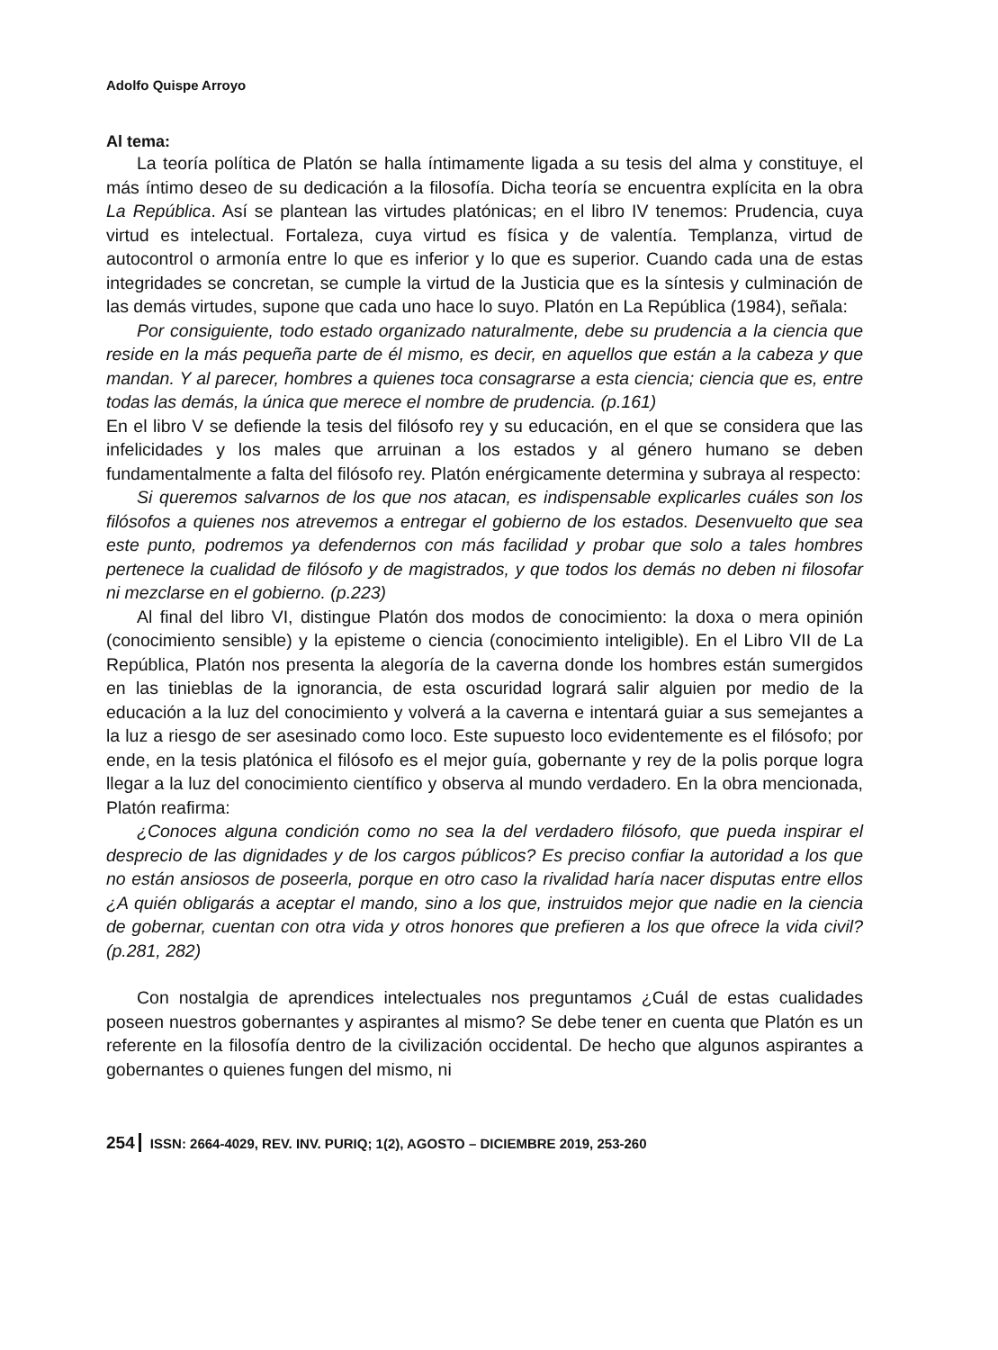Adolfo Quispe Arroyo
Al tema:
La teoría política de Platón se halla íntimamente ligada a su tesis del alma y constituye, el más íntimo deseo de su dedicación a la filosofía. Dicha teoría se encuentra explícita en la obra La República. Así se plantean las virtudes platónicas; en el libro IV tenemos: Prudencia, cuya virtud es intelectual. Fortaleza, cuya virtud es física y de valentía. Templanza, virtud de autocontrol o armonía entre lo que es inferior y lo que es superior. Cuando cada una de estas integridades se concretan, se cumple la virtud de la Justicia que es la síntesis y culminación de las demás virtudes, supone que cada uno hace lo suyo. Platón en La República (1984), señala:
Por consiguiente, todo estado organizado naturalmente, debe su prudencia a la ciencia que reside en la más pequeña parte de él mismo, es decir, en aquellos que están a la cabeza y que mandan. Y al parecer, hombres a quienes toca consagrarse a esta ciencia; ciencia que es, entre todas las demás, la única que merece el nombre de prudencia. (p.161)
En el libro V se defiende la tesis del filósofo rey y su educación, en el que se considera que las infelicidades y los males que arruinan a los estados y al género humano se deben fundamentalmente a falta del filósofo rey. Platón enérgicamente determina y subraya al respecto:
Si queremos salvarnos de los que nos atacan, es indispensable explicarles cuáles son los filósofos a quienes nos atrevemos a entregar el gobierno de los estados. Desenvuelto que sea este punto, podremos ya defendernos con más facilidad y probar que solo a tales hombres pertenece la cualidad de filósofo y de magistrados, y que todos los demás no deben ni filosofar ni mezclarse en el gobierno. (p.223)
Al final del libro VI, distingue Platón dos modos de conocimiento: la doxa o mera opinión (conocimiento sensible) y la episteme o ciencia (conocimiento inteligible). En el Libro VII de La República, Platón nos presenta la alegoría de la caverna donde los hombres están sumergidos en las tinieblas de la ignorancia, de esta oscuridad logrará salir alguien por medio de la educación a la luz del conocimiento y volverá a la caverna e intentará guiar a sus semejantes a la luz a riesgo de ser asesinado como loco. Este supuesto loco evidentemente es el filósofo; por ende, en la tesis platónica el filósofo es el mejor guía, gobernante y rey de la polis porque logra llegar a la luz del conocimiento científico y observa al mundo verdadero. En la obra mencionada, Platón reafirma:
¿Conoces alguna condición como no sea la del verdadero filósofo, que pueda inspirar el desprecio de las dignidades y de los cargos públicos? Es preciso confiar la autoridad a los que no están ansiosos de poseerla, porque en otro caso la rivalidad haría nacer disputas entre ellos ¿A quién obligarás a aceptar el mando, sino a los que, instruidos mejor que nadie en la ciencia de gobernar, cuentan con otra vida y otros honores que prefieren a los que ofrece la vida civil? (p.281, 282)
Con nostalgia de aprendices intelectuales nos preguntamos ¿Cuál de estas cualidades poseen nuestros gobernantes y aspirantes al mismo? Se debe tener en cuenta que Platón es un referente en la filosofía dentro de la civilización occidental. De hecho que algunos aspirantes a gobernantes o quienes fungen del mismo, ni
254 ISSN: 2664-4029, REV. INV. PURIQ; 1(2), AGOSTO – DICIEMBRE 2019, 253-260